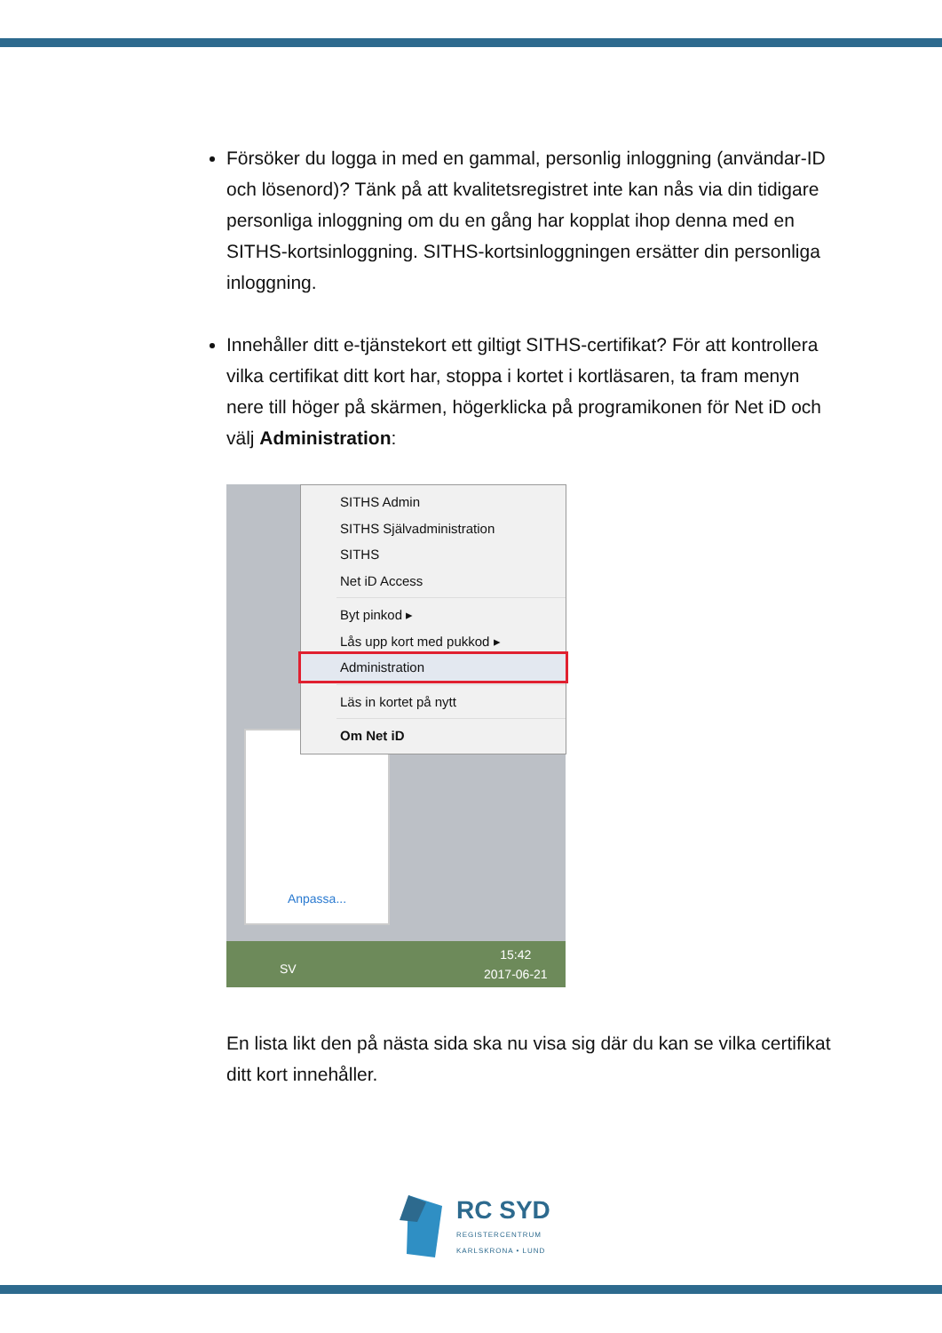Försöker du logga in med en gammal, personlig inloggning (användar-ID och lösenord)? Tänk på att kvalitetsregistret inte kan nås via din tidigare personliga inloggning om du en gång har kopplat ihop denna med en SITHS-kortsinloggning. SITHS-kortsinloggningen ersätter din personliga inloggning.
Innehåller ditt e-tjänstekort ett giltigt SITHS-certifikat? För att kontrollera vilka certifikat ditt kort har, stoppa i kortet i kortläsaren, ta fram menyn nere till höger på skärmen, högerklicka på programikonen för Net iD och välj Administration:
Anpassa...
SITHS Admin
SITHS Självadministration
SITHS
Net iD Access
Byt pinkod ▸
Lås upp kort med pukkod ▸
Administration
Läs in kortet på nytt
Om Net iD
SV
15:42
2017-06-21
En lista likt den på nästa sida ska nu visa sig där du kan se vilka certifikat ditt kort innehåller.
RC SYD
REGISTERCENTRUM
KARLSKRONA • LUND